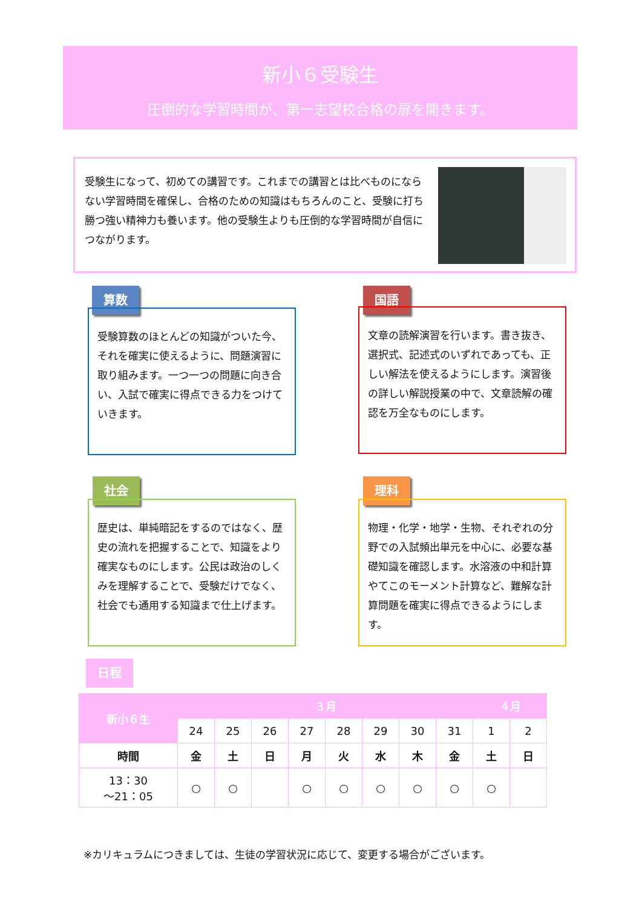新小６受験生
圧倒的な学習時間が、第一志望校合格の扉を開きます。
受験生になって、初めての講習です。これまでの講習とは比べものにならない学習時間を確保し、合格のための知識はもちろんのこと、受験に打ち勝つ強い精神力も養います。他の受験生よりも圧倒的な学習時間が自信につながります。
算数
受験算数のほとんどの知識がついた今、それを確実に使えるように、問題演習に取り組みます。一つ一つの問題に向き合い、入試で確実に得点できる力をつけていきます。
国語
文章の読解演習を行います。書き抜き、選択式、記述式のいずれであっても、正しい解法を使えるようにします。演習後の詳しい解説授業の中で、文章読解の確認を万全なものにします。
社会
歴史は、単純暗記をするのではなく、歴史の流れを把握することで、知識をより確実なものにします。公民は政治のしくみを理解することで、受験だけでなく、社会でも通用する知識まで仕上げます。
理科
物理・化学・地学・生物、それぞれの分野での入試頻出単元を中心に、必要な基礎知識を確認します。水溶液の中和計算やてこのモーメント計算など、難解な計算問題を確実に得点できるようにします。
日程
| 新小６生 | ３月 | | | | | | | | ４月 | |
| --- | --- | --- | --- | --- | --- | --- | --- | --- | --- | --- |
| | 24 | 25 | 26 | 27 | 28 | 29 | 30 | 31 | 1 | 2 |
| 時間 | 金 | 土 | 日 | 月 | 火 | 水 | 木 | 金 | 土 | 日 |
| 13：30 ～21：05 | ○ | ○ | | ○ | ○ | ○ | ○ | ○ | ○ | |
※カリキュラムにつきましては、生徒の学習状況に応じて、変更する場合がございます。